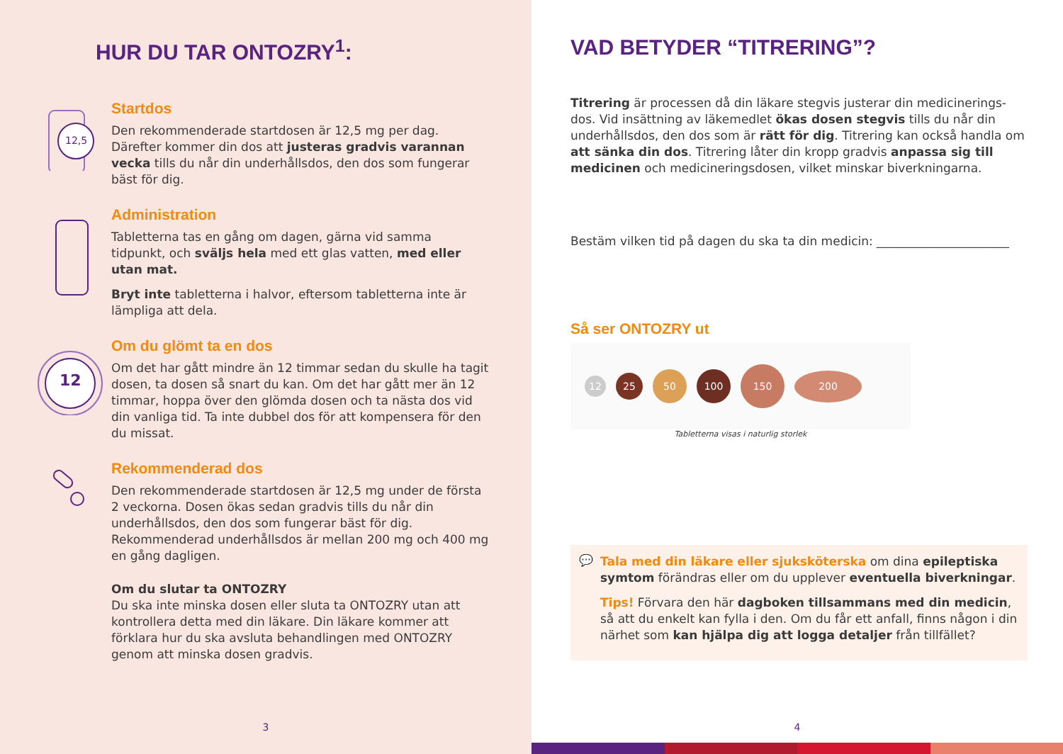HUR DU TAR ONTOZRY<sup>1</sup>:
12,5
Startdos
Den rekommenderade startdosen är 12,5 mg per dag. Därefter kommer din dos att justeras gradvis varannan vecka tills du når din underhållsdos, den dos som fungerar bäst för dig.
Administration
Tabletterna tas en gång om dagen, gärna vid samma tidpunkt, och sväljs hela med ett glas vatten, med eller utan mat.
Bryt inte tabletterna i halvor, eftersom tabletterna inte är lämpliga att dela.
12
Om du glömt ta en dos
Om det har gått mindre än 12 timmar sedan du skulle ha tagit dosen, ta dosen så snart du kan. Om det har gått mer än 12 timmar, hoppa över den glömda dosen och ta nästa dos vid din vanliga tid. Ta inte dubbel dos för att kompensera för den du missat.
Rekommenderad dos
Den rekommenderade startdosen är 12,5 mg under de första 2 veckorna. Dosen ökas sedan gradvis tills du når din underhållsdos, den dos som fungerar bäst för dig. Rekommenderad underhållsdos är mellan 200 mg och 400 mg en gång dagligen.
Om du slutar ta ONTOZRY
Du ska inte minska dosen eller sluta ta ONTOZRY utan att kontrollera detta med din läkare. Din läkare kommer att förklara hur du ska avsluta behandlingen med ONTOZRY genom att minska dosen gradvis.
3
VAD BETYDER “TITRERING”?
Titrering är processen då din läkare stegvis justerar din medicinerings-dos. Vid insättning av läkemedlet ökas dosen stegvis tills du når din underhållsdos, den dos som är rätt för dig. Titrering kan också handla om att sänka din dos. Titrering låter din kropp gradvis anpassa sig till medicinen och medicineringsdosen, vilket minskar biverkningarna.
Bestäm vilken tid på dagen du ska ta din medicin: ______________________
Så ser ONTOZRY ut
12
25
50 100
150
200
Tabletterna visas i naturlig storlek
💬
Tala med din läkare eller sjuksköterska om dina epileptiska symtom förändras eller om du upplever eventuella biverkningar.
Tips! Förvara den här dagboken tillsammans med din medicin, så att du enkelt kan fylla i den. Om du får ett anfall, finns någon i din närhet som kan hjälpa dig att logga detaljer från tillfället?
4